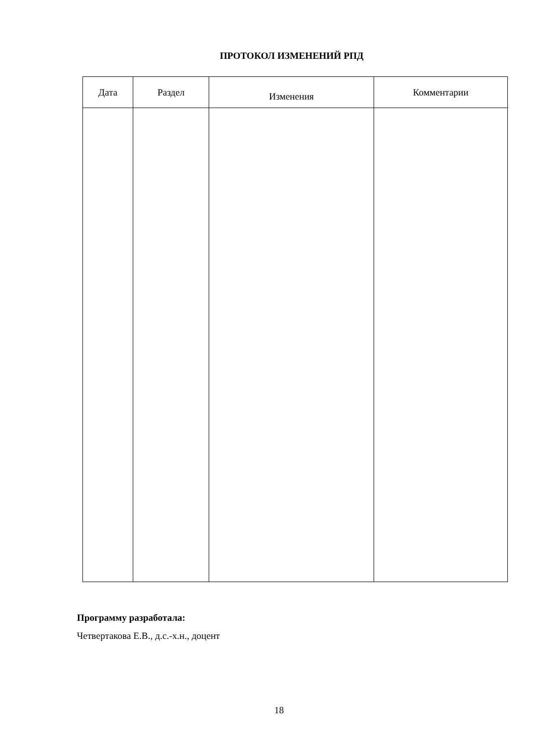ПРОТОКОЛ ИЗМЕНЕНИЙ РПД
| Дата | Раздел | Изменения | Комментарии |
| --- | --- | --- | --- |
Программу разработала:
Четвертакова Е.В., д.с.-х.н., доцент
18